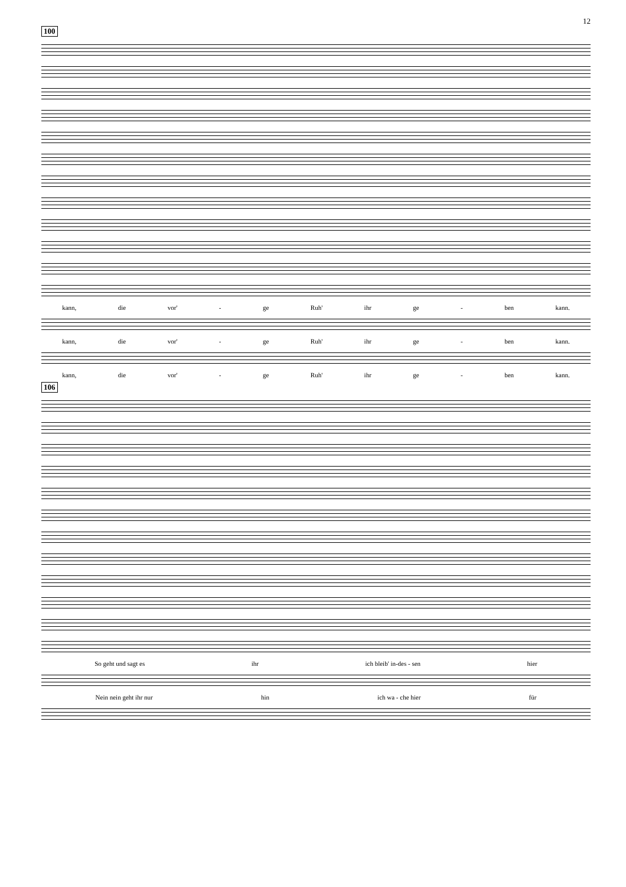12
100
kann, die vor' - ge Ruh' ihr ge - ben kann.
kann, die vor' - ge Ruh' ihr ge - ben kann.
kann, die vor' - ge Ruh' ihr ge - ben kann.
106
So geht und sagt es ihr ich bleib' in-des - sen hier
Nein nein geht ihr nur hin ich wa - che hier für